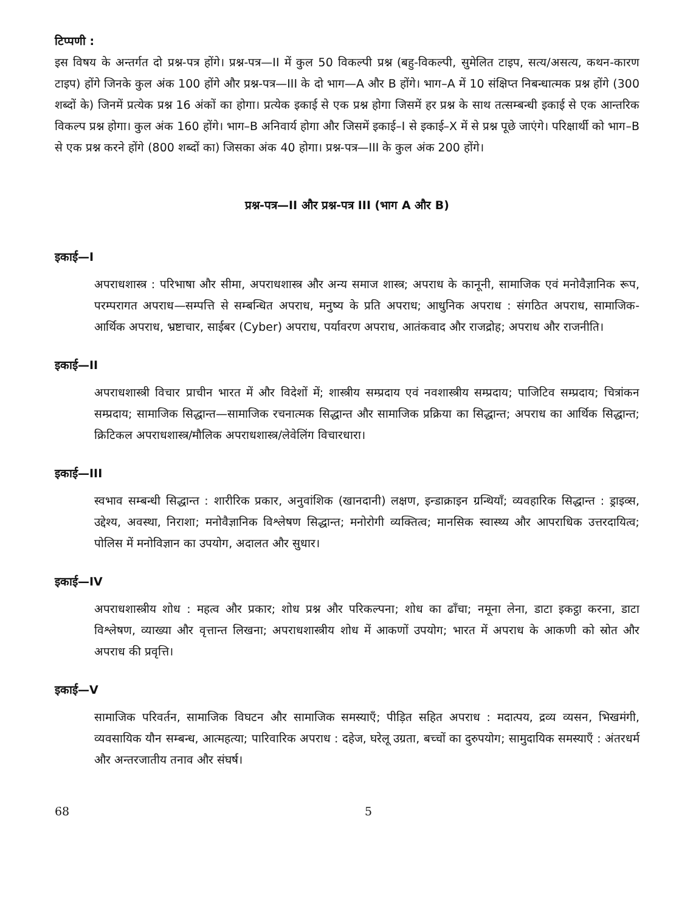टिप्पणी :
इस विषय के अन्तर्गत दो प्रश्न-पत्र होंगे। प्रश्न-पत्र—II में कुल 50 विकल्पी प्रश्न (बहु-विकल्पी, सुमेलित टाइप, सत्य/असत्य, कथन-कारण टाइप) होंगे जिनके कुल अंक 100 होंगे और प्रश्न-पत्र—III के दो भाग—A और B होंगे। भाग–A में 10 संक्षिप्त निबन्धात्मक प्रश्न होंगे (300 शब्दों के) जिनमें प्रत्येक प्रश्न 16 अंकों का होगा। प्रत्येक इकाई से एक प्रश्न होगा जिसमें हर प्रश्न के साथ तत्सम्बन्धी इकाई से एक आन्तरिक विकल्प प्रश्न होगा। कुल अंक 160 होंगे। भाग–B अनिवार्य होगा और जिसमें इकाई–I से इकाई–X में से प्रश्न पूछे जाएंगे। परिक्षार्थी को भाग–B से एक प्रश्न करने होंगे (800 शब्दों का) जिसका अंक 40 होगा। प्रश्न-पत्र—III के कुल अंक 200 होंगे।
प्रश्न-पत्र—II और प्रश्न-पत्र III (भाग A और B)
इकाई—I
अपराधशास्त्र : परिभाषा और सीमा, अपराधशास्त्र और अन्य समाज शास्त्र; अपराध के कानूनी, सामाजिक एवं मनोवैज्ञानिक रूप, परम्परागत अपराध—सम्पत्ति से सम्बन्धित अपराध, मनुष्य के प्रति अपराध; आधुनिक अपराध : संगठित अपराध, सामाजिक-आर्थिक अपराध, भ्रष्टाचार, साईबर (Cyber) अपराध, पर्यावरण अपराध, आतंकवाद और राजद्रोह; अपराध और राजनीति।
इकाई—II
अपराधशास्त्री विचार प्राचीन भारत में और विदेशों में; शास्त्रीय सम्प्रदाय एवं नवशास्त्रीय सम्प्रदाय; पाजिटिव सम्प्रदाय; चित्रांकन सम्प्रदाय; सामाजिक सिद्धान्त—सामाजिक रचनात्मक सिद्धान्त और सामाजिक प्रक्रिया का सिद्धान्त; अपराध का आर्थिक सिद्धान्त; क्रिटिकल अपराधशास्त्र/मौलिक अपराधशास्त्र/लेवेलिंग विचारधारा।
इकाई—III
स्वभाव सम्बन्धी सिद्धान्त : शारीरिक प्रकार, अनुवांशिक (खानदानी) लक्षण, इन्डाक्राइन ग्रन्थियाँ; व्यवहारिक सिद्धान्त : ड्राइव्स, उद्देश्य, अवस्था, निराशा; मनोवैज्ञानिक विश्लेषण सिद्धान्त; मनोरोगी व्यक्तित्व; मानसिक स्वास्थ्य और आपराधिक उत्तरदायित्व; पोलिस में मनोविज्ञान का उपयोग, अदालत और सुधार।
इकाई—IV
अपराधशास्त्रीय शोध : महत्व और प्रकार; शोध प्रश्न और परिकल्पना; शोध का ढाँचा; नमूना लेना, डाटा इकट्ठा करना, डाटा विश्लेषण, व्याख्या और वृत्तान्त लिखना; अपराधशास्त्रीय शोध में आकणों उपयोग; भारत में अपराध के आकणी को स्रोत और अपराध की प्रवृत्ति।
इकाई—V
सामाजिक परिवर्तन, सामाजिक विघटन और सामाजिक समस्याएँ; पीड़ित सहित अपराध : मदात्पय, द्रव्य व्यसन, भिखमंगी, व्यवसायिक यौन सम्बन्ध, आत्महत्या; पारिवारिक अपराध : दहेज, घरेलू उग्रता, बच्चों का दुरुपयोग; सामुदायिक समस्याएँ : अंतरधर्म और अन्तरजातीय तनाव और संघर्ष।
68 5